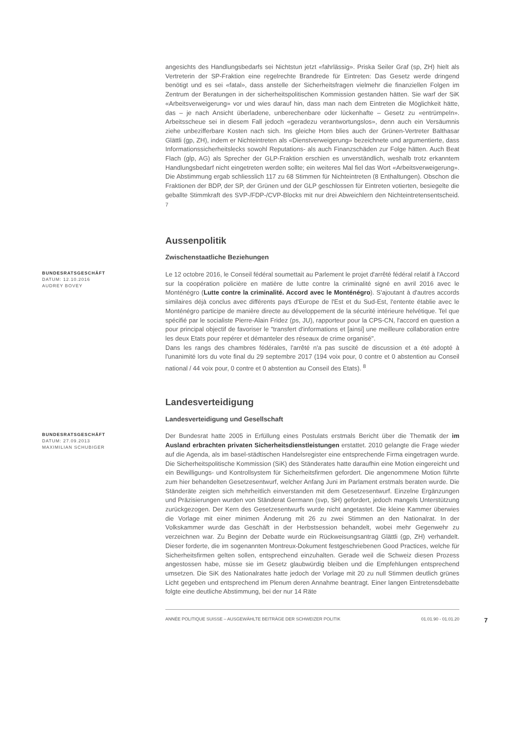angesichts des Handlungsbedarfs sei Nichtstun jetzt «fahrlässig». Priska Seiler Graf (sp, ZH) hielt als Vertreterin der SP-Fraktion eine regelrechte Brandrede für Eintreten: Das Gesetz werde dringend benötigt und es sei «fatal», dass anstelle der Sicherheitsfragen vielmehr die finanziellen Folgen im Zentrum der Beratungen in der sicherheitspolitischen Kommission gestanden hätten. Sie warf der SiK «Arbeitsverweigerung» vor und wies darauf hin, dass man nach dem Eintreten die Möglichkeit hätte, das – je nach Ansicht überladene, unberechenbare oder lückenhafte – Gesetz zu «entrümpeln». Arbeitsscheue sei in diesem Fall jedoch «geradezu verantwortungslos», denn auch ein Versäumnis ziehe unbezifferbare Kosten nach sich. Ins gleiche Horn blies auch der Grünen-Vertreter Balthasar Glättli (gp, ZH), indem er Nichteintreten als «Dienstverweigerung» bezeichnete und argumentierte, dass Informationssicherheitslecks sowohl Reputations- als auch Finanzschäden zur Folge hätten. Auch Beat Flach (glp, AG) als Sprecher der GLP-Fraktion erschien es unverständlich, weshalb trotz erkanntem Handlungsbedarf nicht eingetreten werden sollte; ein weiteres Mal fiel das Wort «Arbeitsverweigerung». Die Abstimmung ergab schliesslich 117 zu 68 Stimmen für Nichteintreten (8 Enthaltungen). Obschon die Fraktionen der BDP, der SP, der Grünen und der GLP geschlossen für Eintreten votierten, besiegelte die geballte Stimmkraft des SVP-/FDP-/CVP-Blocks mit nur drei Abweichlern den Nichteintretensentscheid. <sup>7</sup>
Aussenpolitik
Zwischenstaatliche Beziehungen
BUNDESRATSGESCHÄFT
DATUM: 12.10.2016
AUDREY BOVEY
Le 12 octobre 2016, le Conseil fédéral soumettait au Parlement le projet d'arrêté fédéral relatif à l'Accord sur la coopération policière en matière de lutte contre la criminalité signé en avril 2016 avec le Monténégro (Lutte contre la criminalité. Accord avec le Monténégro). S'ajoutant à d'autres accords similaires déjà conclus avec différents pays d'Europe de l'Est et du Sud-Est, l'entente établie avec le Monténégro participe de manière directe au développement de la sécurité intérieure helvétique. Tel que spécifié par le socialiste Pierre-Alain Fridez (ps, JU), rapporteur pour la CPS-CN, l'accord en question a pour principal objectif de favoriser le "transfert d'informations et [ainsi] une meilleure collaboration entre les deux Etats pour repérer et démanteler des réseaux de crime organisé".
Dans les rangs des chambres fédérales, l'arrêté n'a pas suscité de discussion et a été adopté à l'unanimité lors du vote final du 29 septembre 2017 (194 voix pour, 0 contre et 0 abstention au Conseil national / 44 voix pour, 0 contre et 0 abstention au Conseil des Etats). <sup>8</sup>
Landesverteidigung
Landesverteidigung und Gesellschaft
BUNDESRATSGESCHÄFT
DATUM: 27.09.2013
MAXIMILIAN SCHUBIGER
Der Bundesrat hatte 2005 in Erfüllung eines Postulats erstmals Bericht über die Thematik der im Ausland erbrachten privaten Sicherheitsdienstleistungen erstattet. 2010 gelangte die Frage wieder auf die Agenda, als im basel-städtischen Handelsregister eine entsprechende Firma eingetragen wurde. Die Sicherheitspolitische Kommission (SiK) des Ständerates hatte daraufhin eine Motion eingereicht und ein Bewilligungs- und Kontrollsystem für Sicherheitsfirmen gefordert. Die angenommene Motion führte zum hier behandelten Gesetzesentwurf, welcher Anfang Juni im Parlament erstmals beraten wurde. Die Ständeräte zeigten sich mehrheitlich einverstanden mit dem Gesetzesentwurf. Einzelne Ergänzungen und Präzisierungen wurden von Ständerat Germann (svp, SH) gefordert, jedoch mangels Unterstützung zurückgezogen. Der Kern des Gesetzesentwurfs wurde nicht angetastet. Die kleine Kammer überwies die Vorlage mit einer minimen Änderung mit 26 zu zwei Stimmen an den Nationalrat. In der Volkskammer wurde das Geschäft in der Herbstsession behandelt, wobei mehr Gegenwehr zu verzeichnen war. Zu Beginn der Debatte wurde ein Rückweisungsantrag Glättli (gp, ZH) verhandelt. Dieser forderte, die im sogenannten Montreux-Dokument festgeschriebenen Good Practices, welche für Sicherheitsfirmen gelten sollen, entsprechend einzuhalten. Gerade weil die Schweiz diesen Prozess angestossen habe, müsse sie im Gesetz glaubwürdig bleiben und die Empfehlungen entsprechend umsetzen. Die SiK des Nationalrates hatte jedoch der Vorlage mit 20 zu null Stimmen deutlich grünes Licht gegeben und entsprechend im Plenum deren Annahme beantragt. Einer langen Eintretensdebatte folgte eine deutliche Abstimmung, bei der nur 14 Räte
ANNÉE POLITIQUE SUISSE – AUSGEWÄHLTE BEITRÄGE DER SCHWEIZER POLITIK 01.01.90 - 01.01.20 7